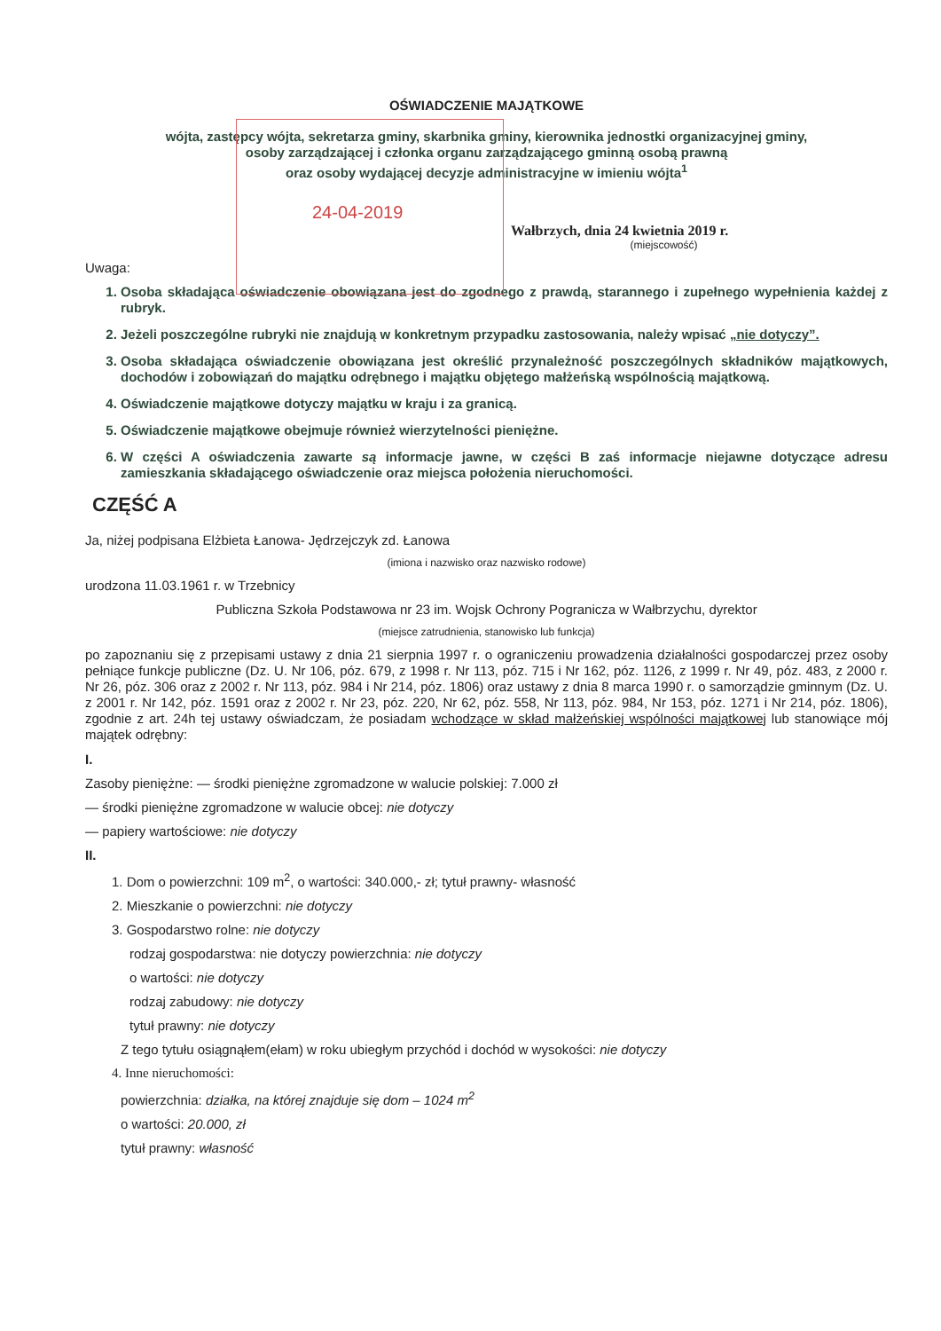OŚWIADCZENIE MAJĄTKOWE
wójta, zastępcy wójta, sekretarza gminy, skarbnika gminy, kierownika jednostki organizacyjnej gminy,
osoby zarządzającej i członka organu zarządzającego gminną osobą prawną
oraz osoby wydającej decyzje administracyjne w imieniu wójta<sup>1</sup>
24-04-2019
Wałbrzych, dnia 24 kwietnia 2019 r.
(miejscowość)
Uwaga:
1. Osoba składająca oświadczenie obowiązana jest do zgodnego z prawdą, starannego i zupełnego wypełnienia każdej z rubryk.
2. Jeżeli poszczególne rubryki nie znajdują w konkretnym przypadku zastosowania, należy wpisać „nie dotyczy”.
3. Osoba składająca oświadczenie obowiązana jest określić przynależność poszczególnych składników majątkowych, dochodów i zobowiązań do majątku odrębnego i majątku objętego małżeńską wspólnością majątkową.
4. Oświadczenie majątkowe dotyczy majątku w kraju i za granicą.
5. Oświadczenie majątkowe obejmuje również wierzytelności pieniężne.
6. W części A oświadczenia zawarte są informacje jawne, w części B zaś informacje niejawne dotyczące adresu zamieszkania składającego oświadczenie oraz miejsca położenia nieruchomości.
CZĘŚĆ A
Ja, niżej podpisana Elżbieta Łanowa- Jędrzejczyk zd. Łanowa
(imiona i nazwisko oraz nazwisko rodowe)
urodzona 11.03.1961 r. w Trzebnicy
Publiczna Szkoła Podstawowa nr 23 im. Wojsk Ochrony Pogranicza w Wałbrzychu, dyrektor
(miejsce zatrudnienia, stanowisko lub funkcja)
po zapoznaniu się z przepisami ustawy z dnia 21 sierpnia 1997 r. o ograniczeniu prowadzenia działalności gospodarczej przez osoby pełniące funkcje publiczne (Dz. U. Nr 106, póz. 679, z 1998 r. Nr 113, póz. 715 i Nr 162, póz. 1126, z 1999 r. Nr 49, póz. 483, z 2000 r. Nr 26, póz. 306 oraz z 2002 r. Nr 113, póz. 984 i Nr 214, póz. 1806) oraz ustawy z dnia 8 marca 1990 r. o samorządzie gminnym (Dz. U. z 2001 r. Nr 142, póz. 1591 oraz z 2002 r. Nr 23, póz. 220, Nr 62, póz. 558, Nr 113, póz. 984, Nr 153, póz. 1271 i Nr 214, póz. 1806), zgodnie z art. 24h tej ustawy oświadczam, że posiadam wchodzące w skład małżeńskiej wspólności majątkowej lub stanowiące mój majątek odrębny:
I.
Zasoby pieniężne: — środki pieniężne zgromadzone w walucie polskiej: 7.000 zł
— środki pieniężne zgromadzone w walucie obcej: nie dotyczy
— papiery wartościowe: nie dotyczy
II.
1. Dom o powierzchni: 109 m<sup>2</sup>, o wartości: 340.000,- zł; tytuł prawny- własność
2. Mieszkanie o powierzchni: nie dotyczy
3. Gospodarstwo rolne: nie dotyczy
rodzaj gospodarstwa: nie dotyczy powierzchnia: nie dotyczy
o wartości: nie dotyczy
rodzaj zabudowy: nie dotyczy
tytuł prawny: nie dotyczy
Z tego tytułu osiągnąłem(ełam) w roku ubiegłym przychód i dochód w wysokości: nie dotyczy
4. Inne nieruchomości:
powierzchnia: działka, na której znajduje się dom – 1024 m<sup>2</sup>
o wartości: 20.000, zł
tytuł prawny: własność